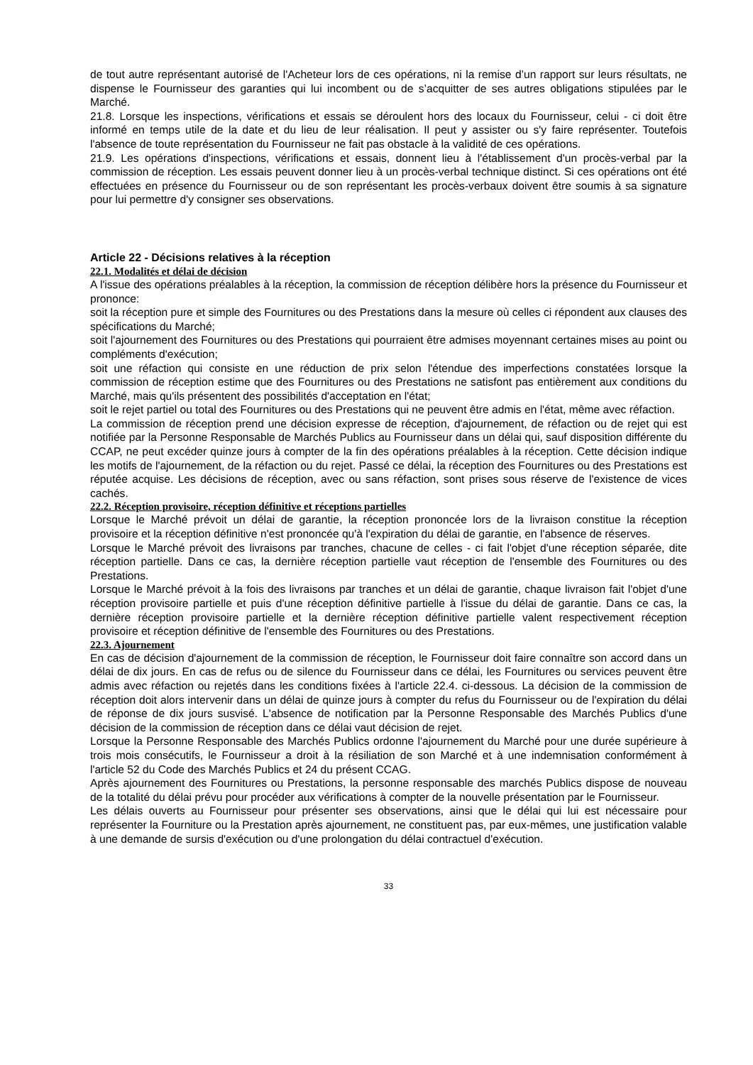de tout autre représentant autorisé de l'Acheteur lors de ces opérations, ni la remise d’un rapport sur leurs résultats, ne dispense le Fournisseur des garanties qui lui incombent ou de s’acquitter de ses autres obligations stipulées par le Marché.
21.8. Lorsque les inspections, vérifications et essais se déroulent hors des locaux du Fournisseur, celui - ci doit être informé en temps utile de la date et du lieu de leur réalisation. Il peut y assister ou s'y faire représenter. Toutefois l'absence de toute représentation du Fournisseur ne fait pas obstacle à la validité de ces opérations.
21.9. Les opérations d'inspections, vérifications et essais, donnent lieu à l'établissement d'un procès-verbal par la commission de réception. Les essais peuvent donner lieu à un procès-verbal technique distinct. Si ces opérations ont été effectuées en présence du Fournisseur ou de son représentant les procès-verbaux doivent être soumis à sa signature pour lui permettre d'y consigner ses observations.
Article 22 - Décisions relatives à la réception
22.1. Modalités et délai de décision
A l'issue des opérations préalables à la réception, la commission de réception délibère hors la présence du Fournisseur et prononce:
soit la réception pure et simple des Fournitures ou des Prestations dans la mesure où celles ci répondent aux clauses des spécifications du Marché;
soit l'ajournement des Fournitures ou des Prestations qui pourraient être admises moyennant certaines mises au point ou compléments d'exécution;
soit une réfaction qui consiste en une réduction de prix selon l'étendue des imperfections constatées lorsque la commission de réception estime que des Fournitures ou des Prestations ne satisfont pas entièrement aux conditions du Marché, mais qu'ils présentent des possibilités d'acceptation en l'état;
soit le rejet partiel ou total des Fournitures ou des Prestations qui ne peuvent être admis en l'état, même avec réfaction.
La commission de réception prend une décision expresse de réception, d'ajournement, de réfaction ou de rejet qui est notifiée par la Personne Responsable de Marchés Publics au Fournisseur dans un délai qui, sauf disposition différente du CCAP, ne peut excéder quinze jours à compter de la fin des opérations préalables à la réception. Cette décision indique les motifs de l'ajournement, de la réfaction ou du rejet. Passé ce délai, la réception des Fournitures ou des Prestations est réputée acquise. Les décisions de réception, avec ou sans réfaction, sont prises sous réserve de l'existence de vices cachés.
22.2. Réception provisoire, réception définitive et réceptions partielles
Lorsque le Marché prévoit un délai de garantie, la réception prononcée lors de la livraison constitue la réception provisoire et la réception définitive n'est prononcée qu'à l'expiration du délai de garantie, en l'absence de réserves.
Lorsque le Marché prévoit des livraisons par tranches, chacune de celles - ci fait l'objet d'une réception séparée, dite réception partielle. Dans ce cas, la dernière réception partielle vaut réception de l'ensemble des Fournitures ou des Prestations.
Lorsque le Marché prévoit à la fois des livraisons par tranches et un délai de garantie, chaque livraison fait l'objet d'une réception provisoire partielle et puis d'une réception définitive partielle à l'issue du délai de garantie. Dans ce cas, la dernière réception provisoire partielle et la dernière réception définitive partielle valent respectivement réception provisoire et réception définitive de l'ensemble des Fournitures ou des Prestations.
22.3. Ajournement
En cas de décision d'ajournement de la commission de réception, le Fournisseur doit faire connaître son accord dans un délai de dix jours. En cas de refus ou de silence du Fournisseur dans ce délai, les Fournitures ou services peuvent être admis avec réfaction ou rejetés dans les conditions fixées à l'article 22.4. ci-dessous. La décision de la commission de réception doit alors intervenir dans un délai de quinze jours à compter du refus du Fournisseur ou de l'expiration du délai de réponse de dix jours susvisé. L'absence de notification par la Personne Responsable des Marchés Publics d'une décision de la commission de réception dans ce délai vaut décision de rejet.
Lorsque la Personne Responsable des Marchés Publics ordonne l'ajournement du Marché pour une durée supérieure à trois mois consécutifs, le Fournisseur a droit à la résiliation de son Marché et à une indemnisation conformément à l'article 52 du Code des Marchés Publics et 24 du présent CCAG.
Après ajournement des Fournitures ou Prestations, la personne responsable des marchés Publics dispose de nouveau de la totalité du délai prévu pour procéder aux vérifications à compter de la nouvelle présentation par le Fournisseur.
Les délais ouverts au Fournisseur pour présenter ses observations, ainsi que le délai qui lui est nécessaire pour représenter la Fourniture ou la Prestation après ajournement, ne constituent pas, par eux-mêmes, une justification valable à une demande de sursis d'exécution ou d'une prolongation du délai contractuel d'exécution.
33